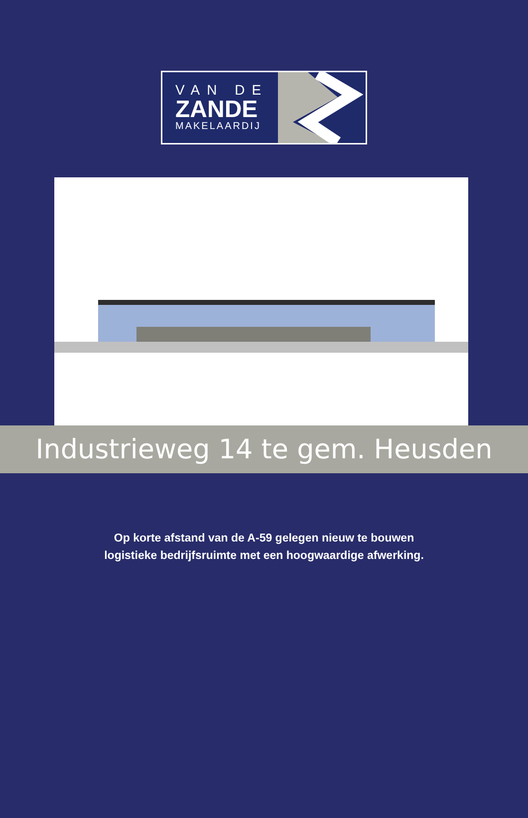VAN DE
ZANDE
MAKELAARDIJ
Industrieweg 14 te gem. Heusden
Op korte afstand van de A-59 gelegen nieuw te bouwen
logistieke bedrijfsruimte met een hoogwaardige afwerking.